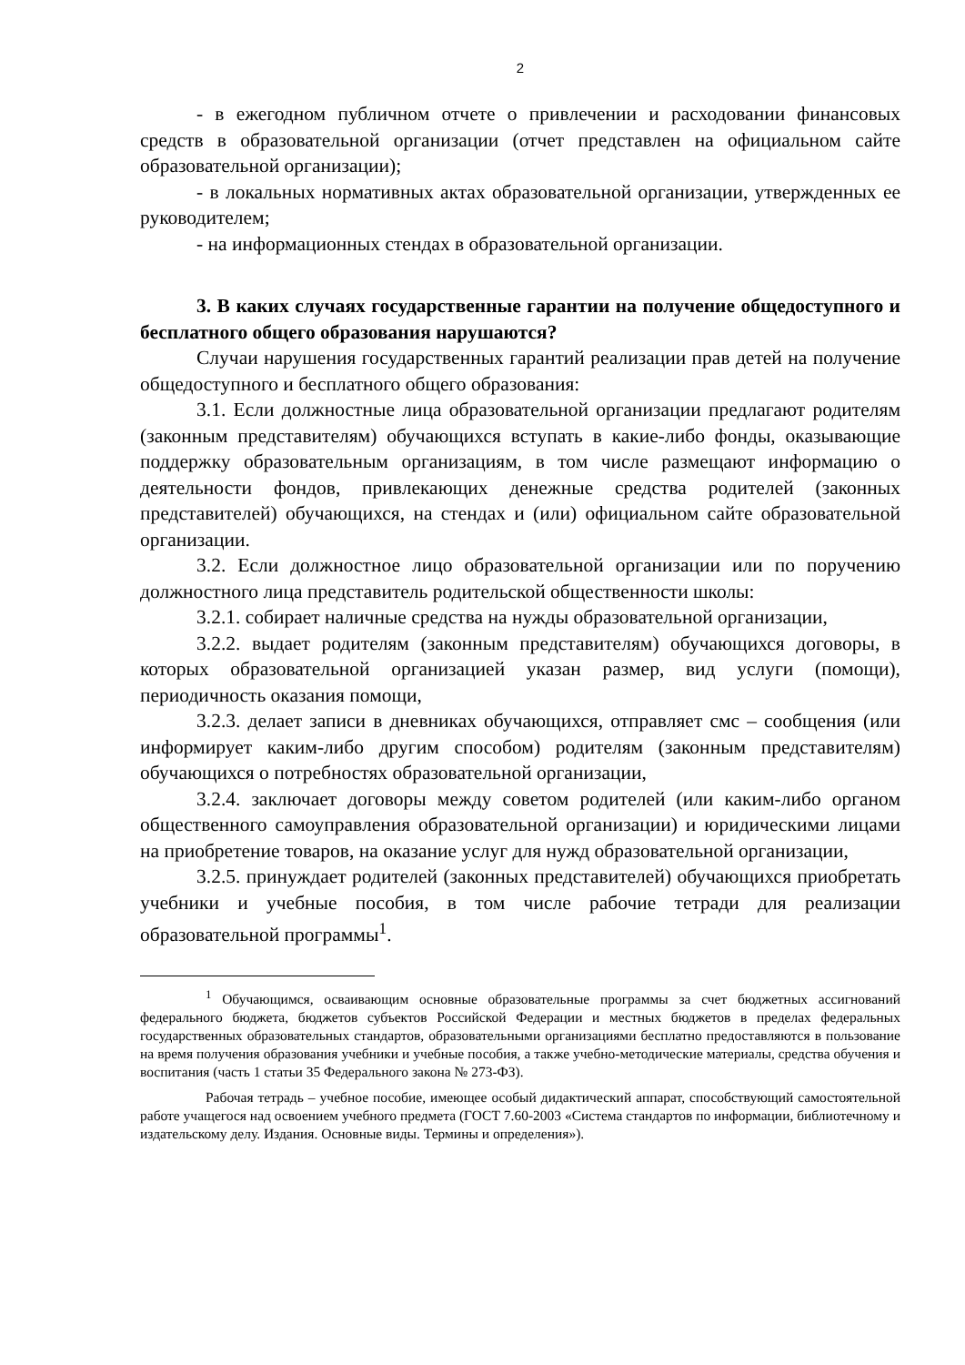2
- в ежегодном публичном отчете о привлечении и расходовании финансовых средств в образовательной организации (отчет представлен на официальном сайте образовательной организации);
- в локальных нормативных актах образовательной организации, утвержденных ее руководителем;
- на информационных стендах в образовательной организации.
3. В каких случаях государственные гарантии на получение общедоступного и бесплатного общего образования нарушаются?
Случаи нарушения государственных гарантий реализации прав детей на получение общедоступного и бесплатного общего образования:
3.1. Если должностные лица образовательной организации предлагают родителям (законным представителям) обучающихся вступать в какие-либо фонды, оказывающие поддержку образовательным организациям, в том числе размещают информацию о деятельности фондов, привлекающих денежные средства родителей (законных представителей) обучающихся, на стендах и (или) официальном сайте образовательной организации.
3.2. Если должностное лицо образовательной организации или по поручению должностного лица представитель родительской общественности школы:
3.2.1. собирает наличные средства на нужды образовательной организации,
3.2.2. выдает родителям (законным представителям) обучающихся договоры, в которых образовательной организацией указан размер, вид услуги (помощи), периодичность оказания помощи,
3.2.3. делает записи в дневниках обучающихся, отправляет смс – сообщения (или информирует каким-либо другим способом) родителям (законным представителям) обучающихся о потребностях образовательной организации,
3.2.4. заключает договоры между советом родителей (или каким-либо органом общественного самоуправления образовательной организации) и юридическими лицами на приобретение товаров, на оказание услуг для нужд образовательной организации,
3.2.5. принуждает родителей (законных представителей) обучающихся приобретать учебники и учебные пособия, в том числе рабочие тетради для реализации образовательной программы<sup>1</sup>.
<sup>1</sup> Обучающимся, осваивающим основные образовательные программы за счет бюджетных ассигнований федерального бюджета, бюджетов субъектов Российской Федерации и местных бюджетов в пределах федеральных государственных образовательных стандартов, образовательными организациями бесплатно предоставляются в пользование на время получения образования учебники и учебные пособия, а также учебно-методические материалы, средства обучения и воспитания (часть 1 статьи 35 Федерального закона № 273-ФЗ).
Рабочая тетрадь – учебное пособие, имеющее особый дидактический аппарат, способствующий самостоятельной работе учащегося над освоением учебного предмета (ГОСТ 7.60-2003 «Система стандартов по информации, библиотечному и издательскому делу. Издания. Основные виды. Термины и определения»).